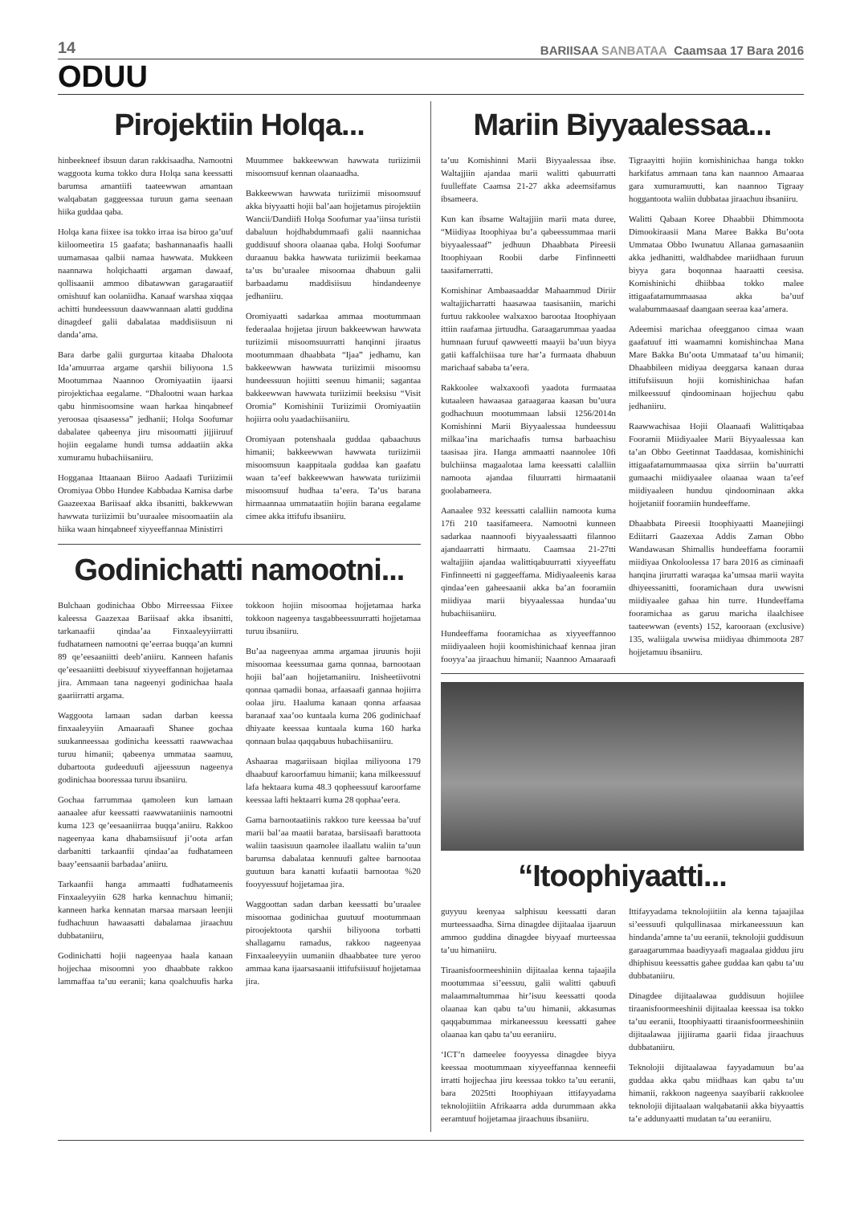14 BARIISAA SANBATAA Caamsaa 17 Bara 2016
ODUU
Pirojektiin Holqa...
hinbeekneef ibsuun daran rakkisaadha. Namootni waggoota kuma tokko dura Holqa sana keessatti barumsa amantiifi taateewwan amantaan walqabatan gaggeessaa turuun gama seenaan hiika guddaa qaba.
Holqa kana fiixee isa tokko irraa isa biroo ga’uuf kiiloomeetira 15 gaafata; bashannanaafis haalli uumamasaa qalbii namaa hawwata. Mukkeen naannawa holqichaatti argaman dawaaf, qollisaanii ammoo dibatawwan garagaraatiif omishuuf kan oolaniidha. Kanaaf warshaa xiqqaa achitti hundeessuun daawwannaan alatti guddina dinagdeef galii dabalataa maddisiisuun ni danda’ama.
Bara darbe galii gurgurtaa kitaaba Dhaloota Ida’amuurraa argame qarshii biliyoona 1.5 Mootummaa Naannoo Oromiyaatiin ijaarsi pirojektichaa eegalame. “Dhalootni waan harkaa qabu hinmisoomsine waan harkaa hinqabneef yeroosaa qisaasessa” jedhanii; Holqa Soofumar dabalatee qabeenya jiru misoomatti jijjiiruuf hojiin eegalame hundi tumsa addaatiin akka xumuramu hubachiisaniiru.
Hogganaa Ittaanaan Biiroo Aadaafi Turiizimii Oromiyaa Obbo Hundee Kabbadaa Kamisa darbe Gaazeexaa Bariisaaf akka ibsanitti, bakkewwan hawwata turiizimii bu’uuraalee misoomaatiin ala hiika waan hinqabneef xiyyeeffannaa Ministirri
Muummee bakkeewwan hawwata turiizimii misoomsuuf kennan olaanaadha.
Bakkeewwan hawwata turiizimii misoomsuuf akka biyyaatti hojii bal’aan hojjetamus pirojektiin Wancii/Dandiifi Holqa Soofumar yaa’iinsa turistii dabaluun hojdhabdummaafi galii naannichaa guddisuuf shoora olaanaa qaba. Holqi Soofumar duraanuu bakka hawwata turiizimii beekamaa ta’us bu’uraalee misoomaa dhabuun galii barbaadamu maddisiisuu hindandeenye jedhaniiru.
Oromiyaatti sadarkaa ammaa mootummaan federaalaa hojjetaa jiruun bakkeewwan hawwata turiizimii misoomsuurratti hanqinni jiraatus mootummaan dhaabbata “Ijaa” jedhamu, kan bakkeewwan hawwata turiizimii misoomsu hundeessuun hojiitti seenuu himanii; sagantaa bakkeewwan hawwata turiizimii beeksisu “Visit Oromia” Komishinii Turiizimii Oromiyaatiin hojiirra oolu yaadachiisaniiru.
Oromiyaan potenshaala guddaa qabaachuus himanii; bakkeewwan hawwata turiizimii misoomsuun kaappitaala guddaa kan gaafatu waan ta’eef bakkeewwan hawwata turiizimii misoomsuuf hudhaa ta’eera. Ta’us barana hirmaannaa ummataatiin hojiin barana eegalame cimee akka ittifufu ibsaniiru.
Godinichatti namootni...
Bulchaan godinichaa Obbo Mirreessaa Fiixee kaleessa Gaazexaa Bariisaaf akka ibsanitti, tarkanaafii qindaa’aa Finxaaleyyiirratti fudhatameen namootni qe’eerraa buqqa’an kumni 89 qe’eesaaniitti deeb’aniiru. Kanneen hafanis qe’eesaaniitti deebisuuf xiyyeeffannan hojjetamaa jira. Ammaan tana nageenyi godinichaa haala gaariirratti argama.
Waggoota lamaan sadan darban keessa finxaaleyyiin Amaaraafi Shanee gochaa suukanneessaa godinicha keessatti raawwachaa turuu himanii; qabeenya ummataa saamuu, dubartoota gudeeduufi ajjeessuun nageenya godinichaa booressaa turuu ibsaniiru.
Gochaa farrummaa qamoleen kun lamaan aanaalee afur keessatti raawwataniinis namootni kuma 123 qe’eesaaniirraa buqqa’aniiru. Rakkoo nageenyaa kana dhabamsiisuuf ji’oota arfan darbanitti tarkaanfii qindaa’aa fudhatameen baay’eensaanii barbadaa’aniiru.
Tarkaanfii hanga ammaatti fudhatameenis Finxaaleyyiin 628 harka kennachuu himanii; kanneen harka kennatan marsaa marsaan leenjii fudhachuun hawaasatti dabalamaa jiraachuu dubbataniiru,
Godinichatti hojii nageenyaa haala kanaan hojjechaa misoomni yoo dhaabbate rakkoo lammaffaa ta’uu eeranii; kana qoalchuufis harka tokkoon hojiin misoomaa hojjetamaa harka tokkoon nageenya tasgabbeessuurratti hojjetamaa turuu ibsaniiru.
Bu’aa nageenyaa amma argamaa jiruunis hojii misoomaa keessumaa gama qonnaa, barnootaan hojii bal’aan hojjetamaniiru. Inisheetiivotni qonnaa qamadii bonaa, arfaasaafi gannaa hojiirra oolaa jiru. Haaluma kanaan qonna arfaasaa baranaaf xaa’oo kuntaala kuma 206 godinichaaf dhiyaate keessaa kuntaala kuma 160 harka qonnaan bulaa qaqqabuus hubachiisaniiru.
Ashaaraa magariisaan biqilaa miliyoona 179 dhaabuuf karoorfamuu himanii; kana milkeessuuf lafa hektaara kuma 48.3 qopheessuuf karoorfame keessaa lafti hektaarri kuma 28 qophaa’eera.
Gama barnootaatiinis rakkoo ture keessaa ba’uuf marii bal’aa maatii barataa, barsiisaafi barattoota waliin taasisuun qaamolee ilaallatu waliin ta’uun barumsa dabalataa kennuufi galtee barnootaa guutuun bara kanatti kufaatii barnootaa %20 fooyyessuuf hojjetamaa jira.
Waggoottan sadan darban keessatti bu’uraalee misoomaa godinichaa guutuuf mootummaan piroojektoota qarshii biliyoona torbatti shallagamu ramadus, rakkoo nageenyaa Finxaaleeyyiin uumaniin dhaabbatee ture yeroo ammaa kana ijaarsasaanii ittifufsiisuuf hojjetamaa jira.
Mariin Biyyaalessaa...
ta’uu Komishinni Marii Biyyaalessaa ibse. Waltajjiin ajandaa marii walitti qabuurratti fuulleffate Caamsa 21-27 akka adeemsifamus ibsameera.
Kun kan ibsame Waltajjiin marii mata duree, “Miidiyaa Itoophiyaa bu’a qabeessummaa marii biyyaalessaaf” jedhuun Dhaabbata Pireesii Itoophiyaan Roobii darbe Finfinneetti taasifamerratti.
Komishinar Ambaasaaddar Mahaammud Diriir waltajjicharratti haasawaa taasisaniin, marichi furtuu rakkoolee walxaxoo barootaa Itoophiyaan ittiin raafamaa jirtuudha. Garaagarummaa yaadaa humnaan furuuf qawweetti maayii ba’uun biyya gatii kaffalchiisaa ture har’a furmaata dhabuun marichaaf sababa ta’eera.
Rakkoolee walxaxoofi yaadota furmaataa kutaaleen hawaasaa garaagaraa kaasan bu’uura godhachuun mootummaan labsii 1256/2014n Komishinni Marii Biyyaalessaa hundeessuu milkaa’ina marichaafis tumsa barbaachisu taasisaa jira. Hanga ammaatti naannolee 10fi bulchiinsa magaalotaa lama keessatti calalliin namoota ajandaa filuurratti hirmaatanii goolabameera.
Aanaalee 932 keessatti calalliin namoota kuma 17fi 210 taasifameera. Namootni kunneen sadarkaa naannoofi biyyaalessaatti filannoo ajandaarratti hirmaatu. Caamsaa 21-27tti waltajjiin ajandaa walittiqabuurratti xiyyeeffatu Finfinneetti ni gaggeeffama. Midiyaaleenis karaa qindaa’een gaheesaanii akka ba’an fooramiin miidiyaa marii biyyaalessaa hundaa’uu hubachiisaniiru.
Hundeeffama fooramichaa as xiyyeeffannoo miidiyaaleen hojii koomishinichaaf kennaa jiran fooyya’aa jiraachuu himanii; Naannoo Amaaraafi Tigraayitti hojiin komishinichaa hanga tokko harkifatus ammaan tana kan naannoo Amaaraa gara xumuramuutti, kan naannoo Tigraay hoggantoota waliin dubbataa jiraachuu ibsaniiru.
Walitti Qabaan Koree Dhaabbii Dhimmoota Dimookiraasii Mana Maree Bakka Bu’oota Ummataa Obbo Iwunatuu Allanaa gamasaaniin akka jedhanitti, waldhabdee mariidhaan furuun biyya gara boqonnaa haaraatti ceesisa. Komishinichi dhiibbaa tokko malee ittigaafatamummaasaa akka ba’uuf walabummaasaaf daangaan seeraa kaa’amera.
Adeemisi marichaa ofeegganoo cimaa waan gaafatuuf itti waamamni komishinchaa Mana Mare Bakka Bu’oota Ummataaf ta’uu himanii; Dhaabbileen midiyaa deeggarsa kanaan duraa ittifufsiisuun hojii komishinichaa hafan milkeessuuf qindoominaan hojjechuu qabu jedhaniiru.
Raawwachisaa Hojii Olaanaafi Walittiqabaa Fooramii Miidiyaalee Marii Biyyaalessaa kan ta’an Obbo Geetinnat Taaddasaa, komishinichi ittigaafatamummaasaa qixa sirriin ba’uurratti gumaachi miidiyaalee olaanaa waan ta’eef miidiyaaleen hunduu qindoominaan akka hojjetaniif fooramiin hundeeffame.
Dhaabbata Pireesii Itoophiyaatti Maanejiingi Ediitarri Gaazexaa Addis Zaman Obbo Wandawasan Shimallis hundeeffama fooramii miidiyaa Onkoloolessa 17 bara 2016 as ciminaafi hanqina jirurratti waraqaa ka’umsaa marii wayita dhiyeessanitti, fooramichaan dura uwwisni miidiyaalee gahaa hin turre. Hundeeffama fooramichaa as garuu maricha ilaalchisee taateewwan (events) 152, karooraan (exclusive) 135, waliigala uwwisa miidiyaa dhimmoota 287 hojjetamuu ibsaniiru.
“Itoophiyaatti...
guyyuu keenyaa salphisuu keessatti daran murteessaadha. Sirna dinagdee dijitaalaa ijaaruun ammoo guddina dinagdee biyyaaf murteessaa ta’uu himaniiru.
Tiraanisfoormeeshiniin dijitaalaa kenna tajaajila mootummaa si’eessuu, galii walitti qabuufi malaammaltummaa hir’isuu keessatti qooda olaanaa kan qabu ta’uu himanii, akkasumas qaqqabummaa mirkaneessuu keessatti gahee olaanaa kan qabu ta’uu eeraniiru.
‘ICT’n dameelee fooyyessa dinagdee biyya keessaa mootummaan xiyyeeffannaa kenneefii irratti hojjechaa jiru keessaa tokko ta’uu eeranii, bara 2025tti Itoophiyaan ittifayyadama teknolojiitiin Afrikaarra adda durummaan akka eeramtuuf hojjetamaa jiraachuus ibsaniiru.
Ittifayyadama teknolojiitiin ala kenna tajaajilaa si’eessuufi qulqullinasaa mirkaneessuun kan hindanda’amne ta’uu eeranii, teknolojii guddisuun garaagarummaa baadiyyaafi magaalaa gidduu jiru dhiphisuu keessattis gahee guddaa kan qabu ta’uu dubbataniiru.
Dinagdee dijitaalawaa guddisuun hojiilee tiraanisfoormeeshinii dijitaalaa keessaa isa tokko ta’uu eeranii, Itoophiyaatti tiraanisfoormeeshiniin dijitaalawaa jijjiirama gaarii fidaa jiraachuus dubbataniiru.
Teknolojii dijitaalawaa fayyadamuun bu’aa guddaa akka qabu miidhaas kan qabu ta’uu himanii, rakkoon nageenya saayibarii rakkoolee teknolojii dijitaalaan walqabatanii akka biyyaattis ta’e addunyaatti mudatan ta’uu eeraniiru.